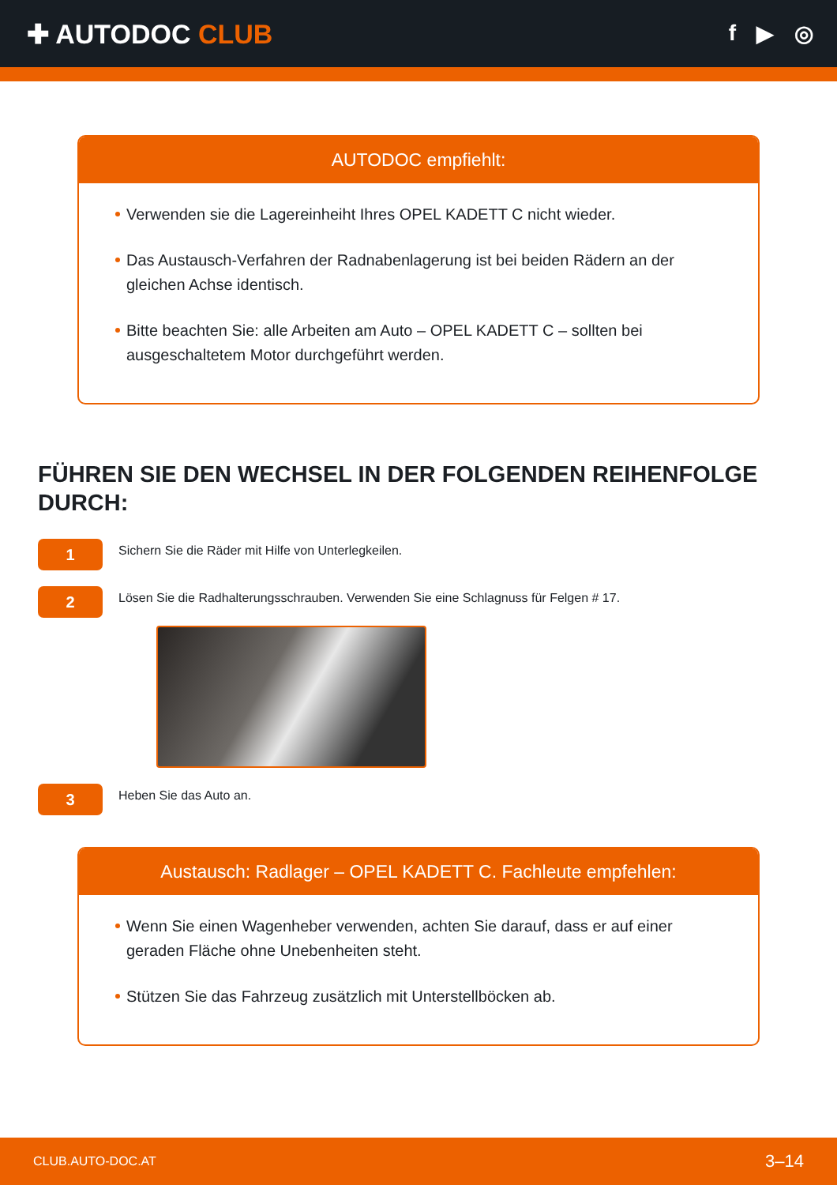✚ AUTODOC CLUB
f ▶ ◎
AUTODOC empfiehlt:
Verwenden sie die Lagereinheiht Ihres OPEL KADETT C nicht wieder.
Das Austausch-Verfahren der Radnabenlagerung ist bei beiden Rädern an der gleichen Achse identisch.
Bitte beachten Sie: alle Arbeiten am Auto – OPEL KADETT C – sollten bei ausgeschaltetem Motor durchgeführt werden.
FÜHREN SIE DEN WECHSEL IN DER FOLGENDEN REIHENFOLGE DURCH:
1
Sichern Sie die Räder mit Hilfe von Unterlegkeilen.
2
Lösen Sie die Radhalterungsschrauben. Verwenden Sie eine Schlagnuss für Felgen # 17.
3
Heben Sie das Auto an.
Austausch: Radlager – OPEL KADETT C. Fachleute empfehlen:
Wenn Sie einen Wagenheber verwenden, achten Sie darauf, dass er auf einer geraden Fläche ohne Unebenheiten steht.
Stützen Sie das Fahrzeug zusätzlich mit Unterstellböcken ab.
CLUB.AUTO-DOC.AT 3–14